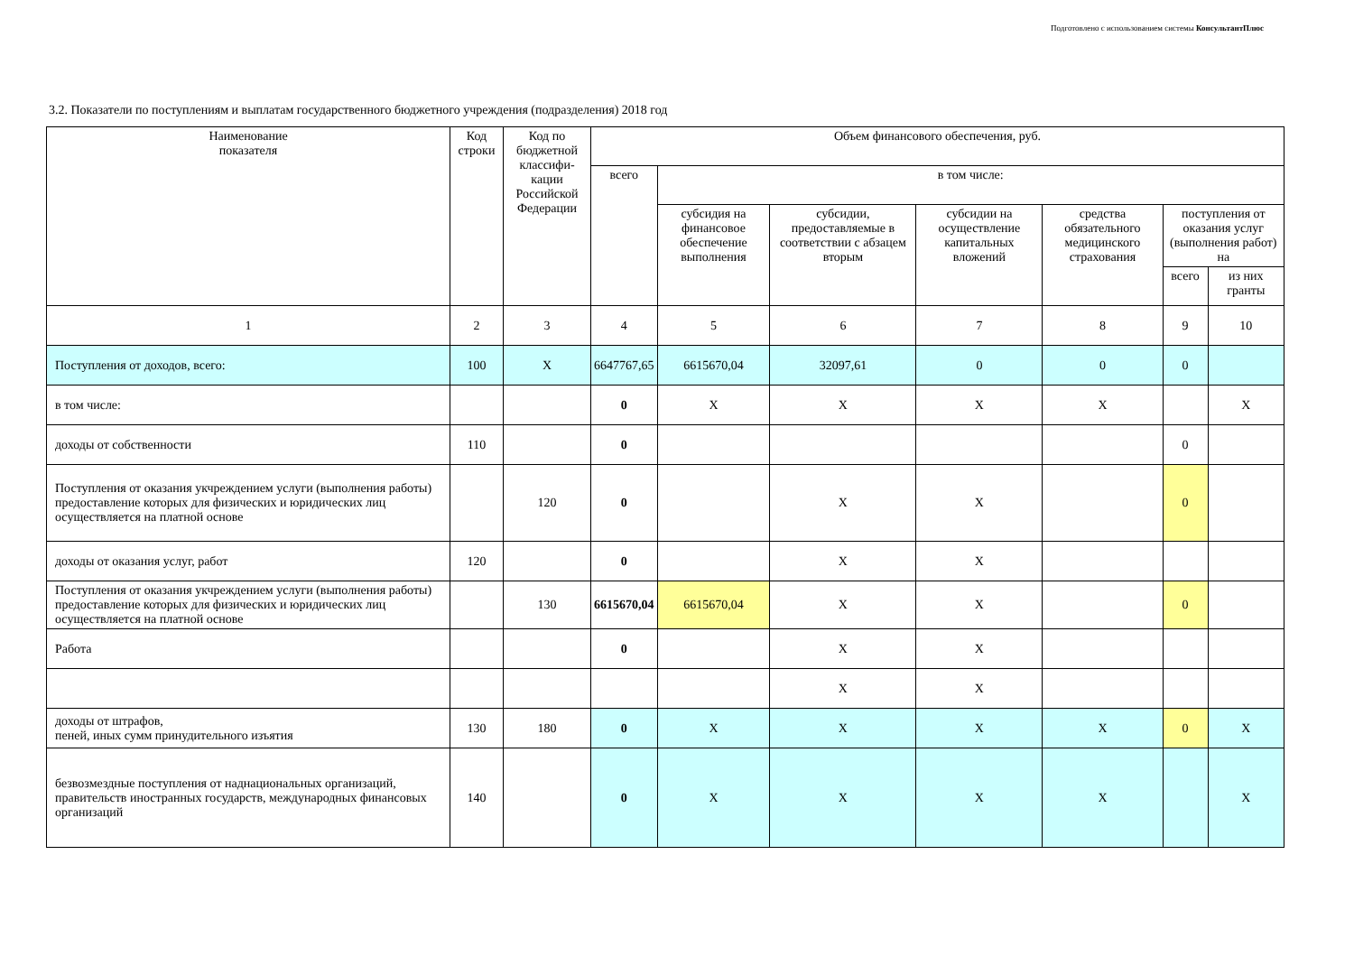Подготовлено с использованием системы КонсультантПлюс
3.2. Показатели по поступлениям и выплатам государственного бюджетного учреждения (подразделения) 2018 год
| Наименование показателя | Код строки | Код по бюджетной классифи-кации Российской Федерации | Объем финансового обеспечения, руб. | | | | | | |
| --- | --- | --- | --- | --- | --- | --- | --- | --- | --- |
| | | | всего | в том числе: | | | | | |
| | | | | субсидия на финансовое обеспечение выполнения | субсидии, предоставляемые в соответствии с абзацем вторым | субсидии на осуществление капитальных вложений | средства обязательного медицинского страхования | поступления от оказания услуг (выполнения работ) на | |
| | | | | | | | | всего | из них гранты |
| 1 | 2 | 3 | 4 | 5 | 6 | 7 | 8 | 9 | 10 |
| Поступления от доходов, всего: | 100 | X | 6647767,65 | 6615670,04 | 32097,61 | 0 | 0 | 0 | |
| в том числе: | | | 0 | X | X | X | X | | X |
| доходы от собственности | 110 | | 0 | | | | | 0 | |
| Поступления от оказания укчреждением услуги (выполнения работы) предоставление которых для физических и юридических лиц осуществляется на платной основе | | 120 | 0 | | X | X | | 0 | |
| доходы от оказания услуг, работ | 120 | | 0 | | X | X | | | |
| Поступления от оказания укчреждением услуги (выполнения работы) предоставление которых для физических и юридических лиц осуществляется на платной основе | | 130 | 6615670,04 | 6615670,04 | X | X | | 0 | |
| Работа | | | 0 | | X | X | | | |
| | | | | | X | X | | | |
| доходы от штрафов, пеней, иных сумм принудительного изъятия | 130 | 180 | 0 | X | X | X | X | 0 | X |
| безвозмездные поступления от наднациональных организаций, правительств иностранных государств, международных финансовых организаций | 140 | | 0 | X | X | X | X | | X |